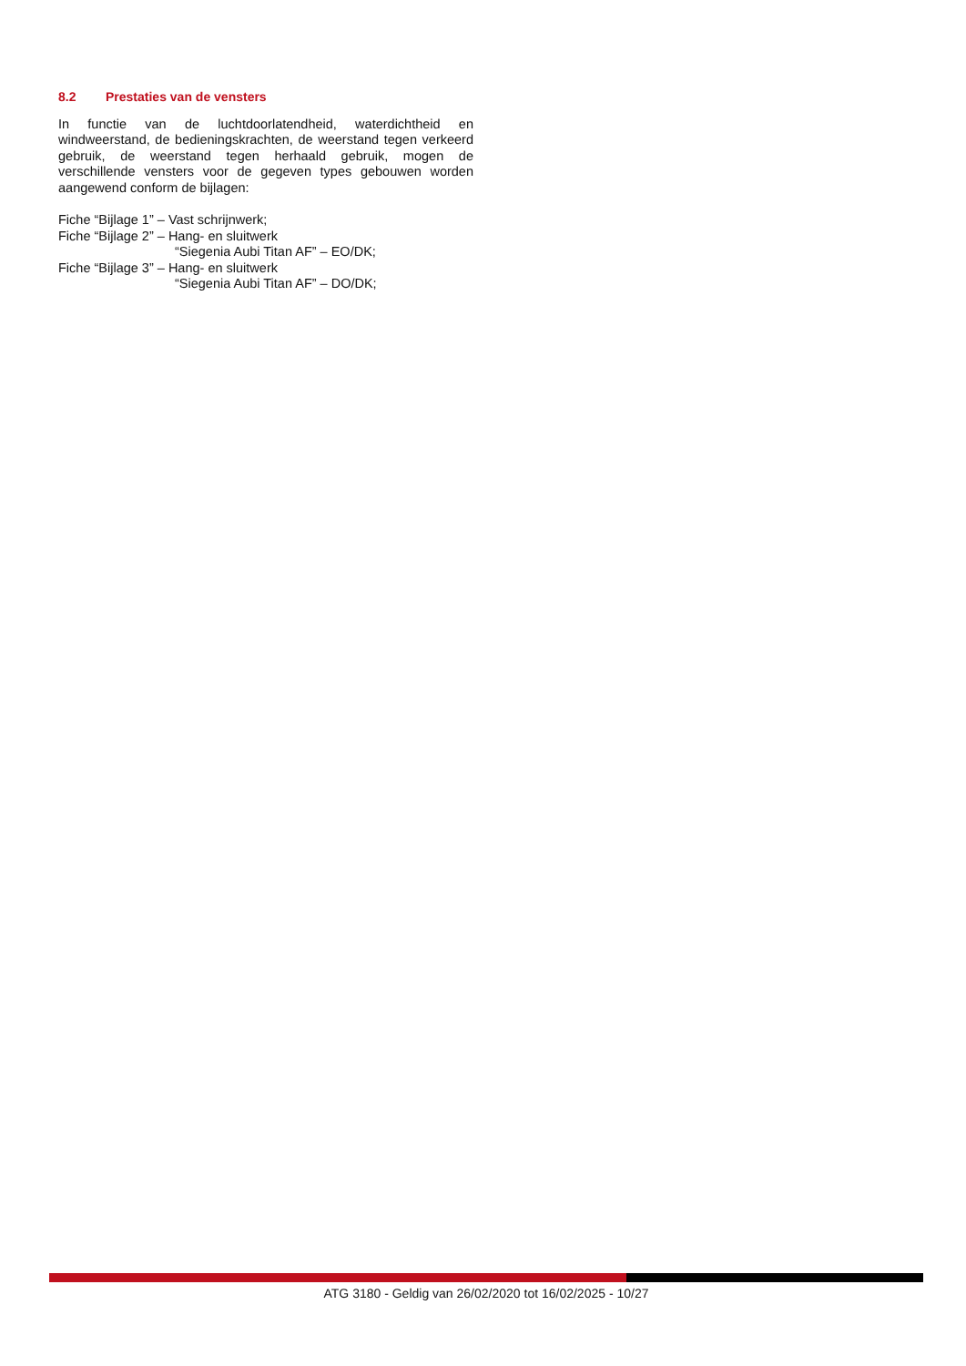8.2 Prestaties van de vensters
In functie van de luchtdoorlatendheid, waterdichtheid en windweerstand, de bedieningskrachten, de weerstand tegen verkeerd gebruik, de weerstand tegen herhaald gebruik, mogen de verschillende vensters voor de gegeven types gebouwen worden aangewend conform de bijlagen:
Fiche “Bijlage 1” – Vast schrijnwerk;
Fiche “Bijlage 2” – Hang- en sluitwerk
“Siegenia Aubi Titan AF” – EO/DK;
Fiche “Bijlage 3” – Hang- en sluitwerk
“Siegenia Aubi Titan AF” – DO/DK;
ATG 3180 - Geldig van 26/02/2020 tot 16/02/2025 - 10/27